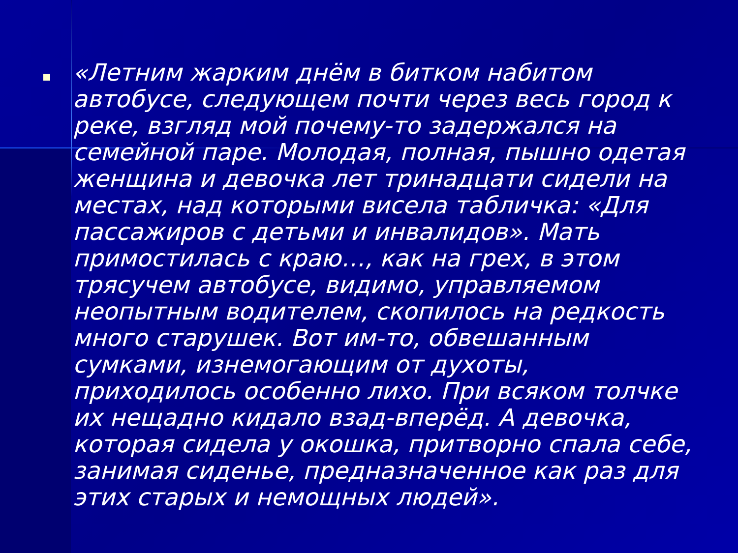«Летним жарким днём в битком набитом автобусе, следующем почти через весь город к реке, взгляд мой почему-то задержался на семейной паре. Молодая, полная, пышно одетая женщина и девочка лет тринадцати сидели на местах, над которыми висела табличка: «Для пассажиров с детьми и инвалидов». Мать примостилась с краю…, как на грех, в этом трясучем автобусе, видимо, управляемом неопытным водителем, скопилось на редкость много старушек. Вот им-то, обвешанным сумками, изнемогающим от духоты, приходилось особенно лихо. При всяком толчке их нещадно кидало взад-вперёд. А девочка, которая сидела у окошка, притворно спала себе, занимая сиденье, предназначенное как раз для этих старых и немощных людей».